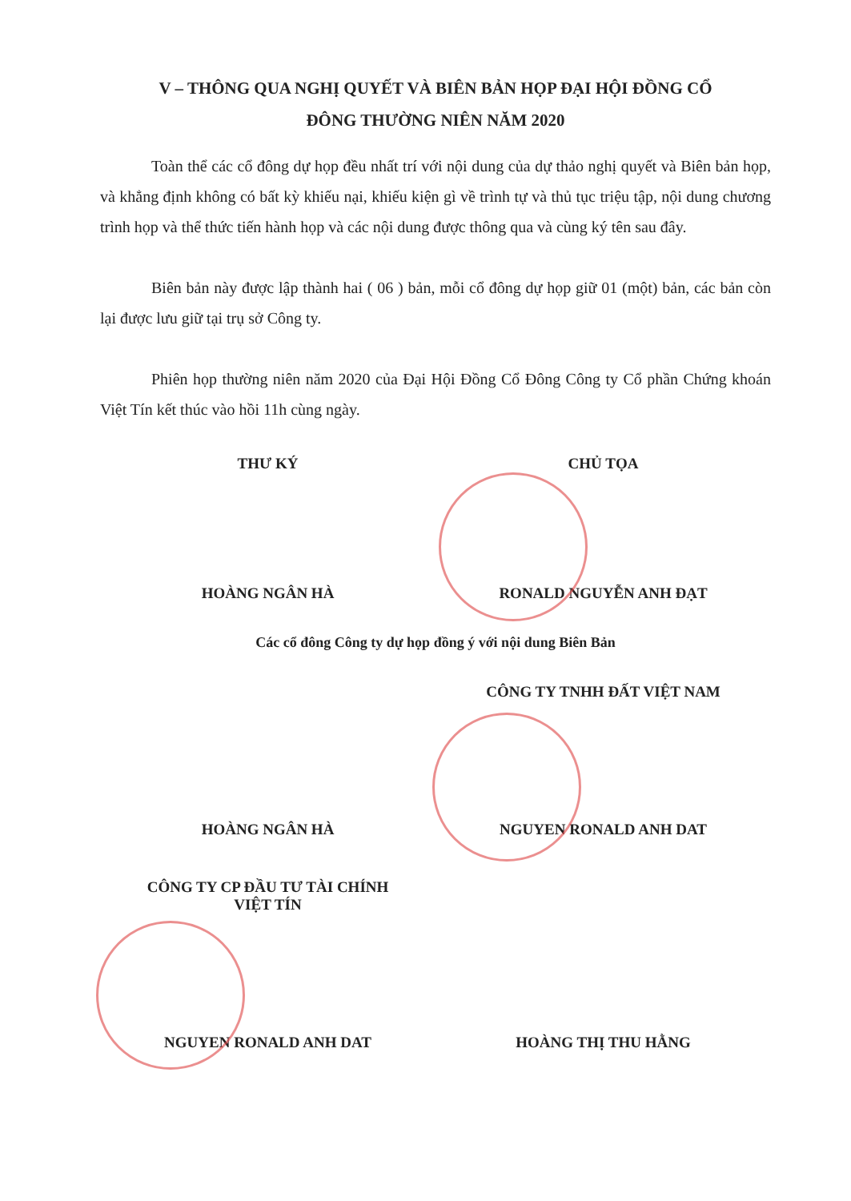V – THÔNG QUA NGHỊ QUYẾT VÀ BIÊN BẢN HỌP ĐẠI HỘI ĐỒNG CỔ
ĐÔNG THƯỜNG NIÊN NĂM 2020
Toàn thể các cổ đông dự họp đều nhất trí với nội dung của dự thảo nghị quyết và Biên bản họp, và khẳng định không có bất kỳ khiếu nại, khiếu kiện gì về trình tự và thủ tục triệu tập, nội dung chương trình họp và thể thức tiến hành họp và các nội dung được thông qua và cùng ký tên sau đây.
Biên bản này được lập thành hai ( 06 ) bản, mỗi cổ đông dự họp giữ 01 (một) bản, các bản còn lại được lưu giữ tại trụ sở Công ty.
Phiên họp thường niên năm 2020 của Đại Hội Đồng Cổ Đông Công ty Cổ phần Chứng khoán Việt Tín kết thúc vào hồi 11h cùng ngày.
THƯ KÝ CHỦ TỌA
HOÀNG NGÂN HÀ RONALD NGUYỄN ANH ĐẠT
Các cổ đông Công ty dự họp đồng ý với nội dung Biên Bản
CÔNG TY TNHH ĐẤT VIỆT NAM
HOÀNG NGÂN HÀ NGUYEN RONALD ANH DAT
CÔNG TY CP ĐẦU TƯ TÀI CHÍNH
VIỆT TÍN
NGUYEN RONALD ANH DAT HOÀNG THỊ THU HẰNG